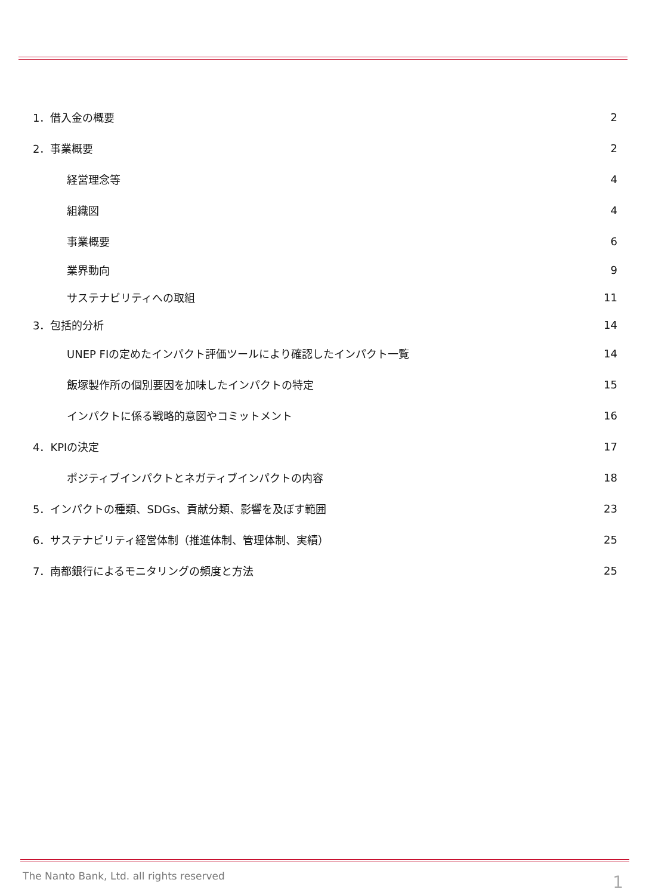1．借入金の概要 2
2．事業概要 2
経営理念等 4
組織図 4
事業概要 6
業界動向 9
サステナビリティへの取組 11
3．包括的分析 14
UNEP FIの定めたインパクト評価ツールにより確認したインパクト一覧 14
飯塚製作所の個別要因を加味したインパクトの特定 15
インパクトに係る戦略的意図やコミットメント 16
4．KPIの決定 17
ポジティブインパクトとネガティブインパクトの内容 18
5．インパクトの種類、SDGs、貢献分類、影響を及ぼす範囲 23
6．サステナビリティ経営体制（推進体制、管理体制、実績） 25
7．南都銀行によるモニタリングの頻度と方法 25
The Nanto Bank, Ltd. all rights reserved
1